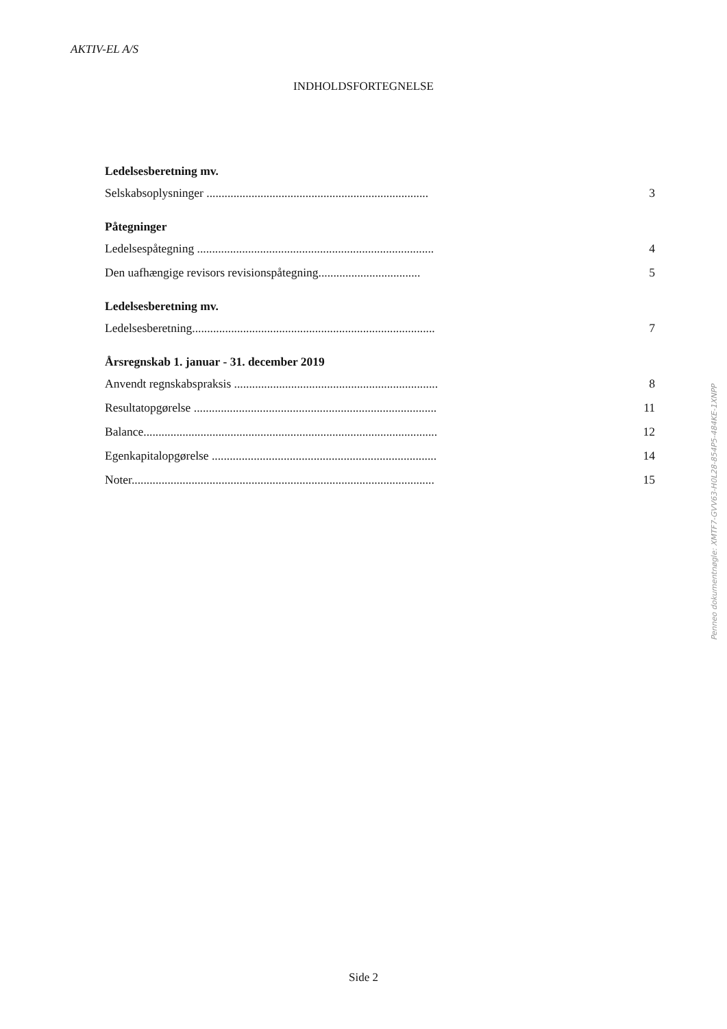AKTIV-EL A/S
INDHOLDSFORTEGNELSE
Ledelsesberetning mv.
Selskabsoplysninger .......................................................................... 3
Påtegninger
Ledelsespåtegning ............................................................................... 4
Den uafhængige revisors revisionspåtegning.................................. 5
Ledelsesberetning mv.
Ledelsesberetning................................................................................. 7
Årsregnskab 1. januar - 31. december 2019
Anvendt regnskabspraksis .................................................................... 8
Resultatopgørelse ................................................................................. 11
Balance.................................................................................................. 12
Egenkapitalopgørelse ........................................................................... 14
Noter..................................................................................................... 15
Penneo dokumentnøgle: XMTF7-GVV63-H0L28-854P5-484KE-1XNPP
Side 2